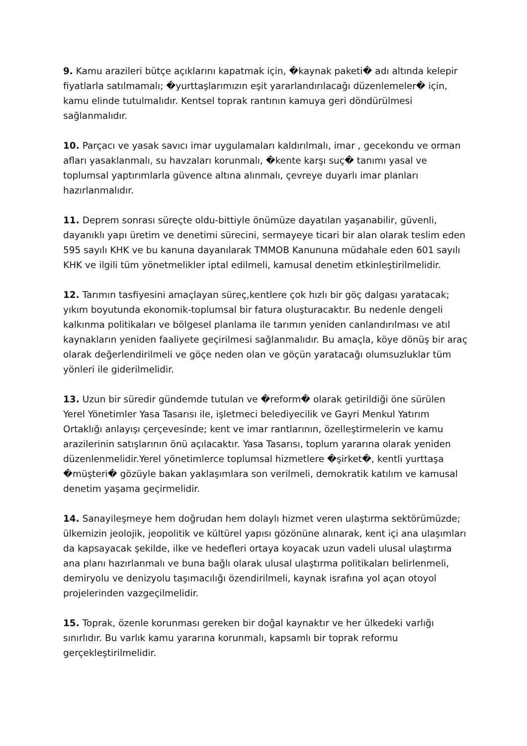9. Kamu arazileri bütçe açıklarını kapatmak için, �kaynak paketi� adı altında kelepir fiyatlarla satılmamalı; �yurttaşlarımızın eşit yararlandırılacağı düzenlemeler� için, kamu elinde tutulmalıdır. Kentsel toprak rantının kamuya geri döndürülmesi sağlanmalıdır.
10. Parçacı ve yasak savıcı imar uygulamaları kaldırılmalı, imar , gecekondu ve orman afları yasaklanmalı, su havzaları korunmalı, �kente karşı suç� tanımı yasal ve toplumsal yaptırımlarla güvence altına alınmalı, çevreye duyarlı imar planları hazırlanmalıdır.
11. Deprem sonrası süreçte oldu-bittiyle önümüze dayatılan yaşanabilir, güvenli, dayanıklı yapı üretim ve denetimi sürecini, sermayeye ticari bir alan olarak teslim eden 595 sayılı KHK ve bu kanuna dayanılarak TMMOB Kanununa müdahale eden 601 sayılı KHK ve ilgili tüm yönetmelikler iptal edilmeli, kamusal denetim etkinleştirilmelidir.
12. Tarımın tasfiyesini amaçlayan süreç,kentlere çok hızlı bir göç dalgası yaratacak; yıkım boyutunda ekonomik-toplumsal bir fatura oluşturacaktır. Bu nedenle dengeli kalkınma politikaları ve bölgesel planlama ile tarımın yeniden canlandırılması ve atıl kaynakların yeniden faaliyete geçirilmesi sağlanmalıdır. Bu amaçla, köye dönüş bir araç olarak değerlendirilmeli ve göçe neden olan ve göçün yaratacağı olumsuzluklar tüm yönleri ile giderilmelidir.
13. Uzun bir süredir gündemde tutulan ve �reform� olarak getirildiği öne sürülen Yerel Yönetimler Yasa Tasarısı ile, işletmeci belediyecilik ve Gayri Menkul Yatırım Ortaklığı anlayışı çerçevesinde; kent ve imar rantlarının, özelleştirmelerin ve kamu arazilerinin satışlarının önü açılacaktır. Yasa Tasarısı, toplum yararına olarak yeniden düzenlenmelidir.Yerel yönetimlerce toplumsal hizmetlere �şirket�, kentli yurttaşa �müşteri� gözüyle bakan yaklaşımlara son verilmeli, demokratik katılım ve kamusal denetim yaşama geçirmelidir.
14. Sanayileşmeye hem doğrudan hem dolaylı hizmet veren ulaştırma sektörümüzde; ülkemizin jeolojik, jeopolitik ve kültürel yapısı gözönüne alınarak, kent içi ana ulaşımları da kapsayacak şekilde, ilke ve hedefleri ortaya koyacak uzun vadeli ulusal ulaştırma ana planı hazırlanmalı ve buna bağlı olarak ulusal ulaştırma politikaları belirlenmeli, demiryolu ve denizyolu taşımacılığı özendirilmeli, kaynak israfına yol açan otoyol projelerinden vazgeçilmelidir.
15. Toprak, özenle korunması gereken bir doğal kaynaktır ve her ülkedeki varlığı sınırlıdır. Bu varlık kamu yararına korunmalı, kapsamlı bir toprak reformu gerçekleştirilmelidir.